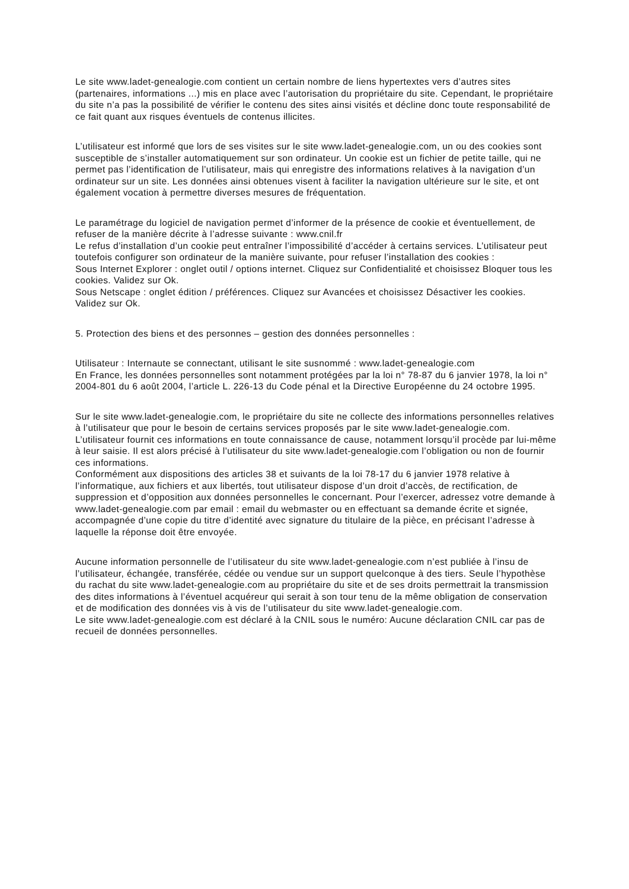Le site www.ladet-genealogie.com contient un certain nombre de liens hypertextes vers d’autres sites (partenaires, informations ...) mis en place avec l’autorisation du propriétaire du site. Cependant, le propriétaire du site n’a pas la possibilité de vérifier le contenu des sites ainsi visités et décline donc toute responsabilité de ce fait quant aux risques éventuels de contenus illicites.
L’utilisateur est informé que lors de ses visites sur le site www.ladet-genealogie.com, un ou des cookies sont susceptible de s’installer automatiquement sur son ordinateur. Un cookie est un fichier de petite taille, qui ne permet pas l’identification de l’utilisateur, mais qui enregistre des informations relatives à la navigation d’un ordinateur sur un site. Les données ainsi obtenues visent à faciliter la navigation ultérieure sur le site, et ont également vocation à permettre diverses mesures de fréquentation.
Le paramétrage du logiciel de navigation permet d’informer de la présence de cookie et éventuellement, de refuser de la manière décrite à l’adresse suivante : www.cnil.fr
Le refus d’installation d’un cookie peut entraîner l’impossibilité d’accéder à certains services. L’utilisateur peut toutefois configurer son ordinateur de la manière suivante, pour refuser l’installation des cookies :
Sous Internet Explorer : onglet outil / options internet. Cliquez sur Confidentialité et choisissez Bloquer tous les cookies. Validez sur Ok.
Sous Netscape : onglet édition / préférences. Cliquez sur Avancées et choisissez Désactiver les cookies. Validez sur Ok.
5. Protection des biens et des personnes – gestion des données personnelles :
Utilisateur : Internaute se connectant, utilisant le site susnommé : www.ladet-genealogie.com
En France, les données personnelles sont notamment protégées par la loi n° 78-87 du 6 janvier 1978, la loi n° 2004-801 du 6 août 2004, l’article L. 226-13 du Code pénal et la Directive Européenne du 24 octobre 1995.
Sur le site www.ladet-genealogie.com, le propriétaire du site ne collecte des informations personnelles relatives à l’utilisateur que pour le besoin de certains services proposés par le site www.ladet-genealogie.com. L’utilisateur fournit ces informations en toute connaissance de cause, notamment lorsqu’il procède par lui-même à leur saisie. Il est alors précisé à l’utilisateur du site www.ladet-genealogie.com l’obligation ou non de fournir ces informations.
Conformément aux dispositions des articles 38 et suivants de la loi 78-17 du 6 janvier 1978 relative à l’informatique, aux fichiers et aux libertés, tout utilisateur dispose d’un droit d’accès, de rectification, de suppression et d’opposition aux données personnelles le concernant. Pour l’exercer, adressez votre demande à www.ladet-genealogie.com par email : email du webmaster ou en effectuant sa demande écrite et signée, accompagnée d’une copie du titre d’identité avec signature du titulaire de la pièce, en précisant l’adresse à laquelle la réponse doit être envoyée.
Aucune information personnelle de l’utilisateur du site www.ladet-genealogie.com n’est publiée à l’insu de l’utilisateur, échangée, transférée, cédée ou vendue sur un support quelconque à des tiers. Seule l’hypothèse du rachat du site www.ladet-genealogie.com au propriétaire du site et de ses droits permettrait la transmission des dites informations à l’éventuel acquéreur qui serait à son tour tenu de la même obligation de conservation et de modification des données vis à vis de l’utilisateur du site www.ladet-genealogie.com.
Le site www.ladet-genealogie.com est déclaré à la CNIL sous le numéro: Aucune déclaration CNIL car pas de recueil de données personnelles.